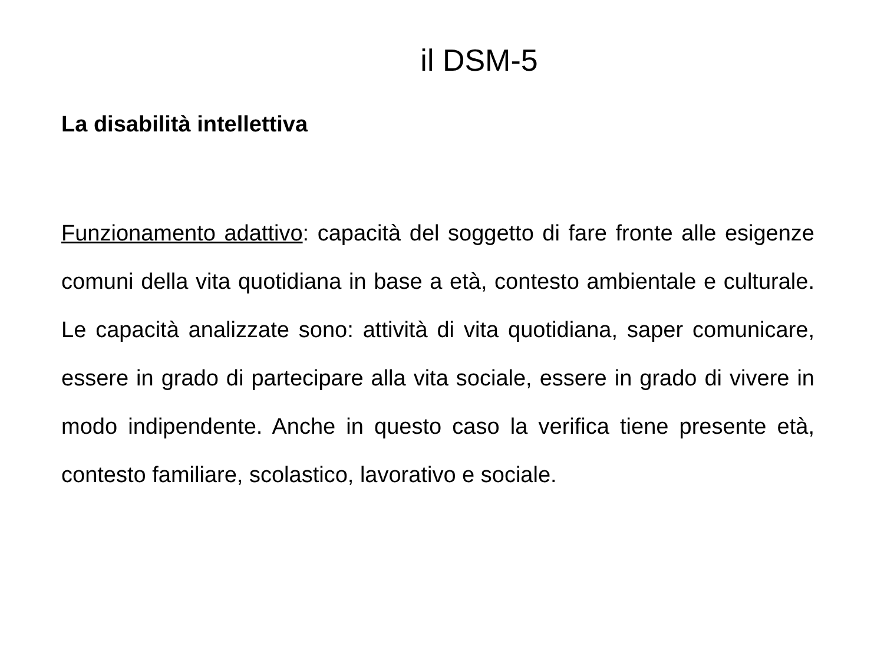il DSM-5
La disabilità intellettiva
Funzionamento adattivo: capacità del soggetto di fare fronte alle esigenze comuni della vita quotidiana in base a età, contesto ambientale e culturale. Le capacità analizzate sono: attività di vita quotidiana, saper comunicare, essere in grado di partecipare alla vita sociale, essere in grado di vivere in modo indipendente. Anche in questo caso la verifica tiene presente età, contesto familiare, scolastico, lavorativo e sociale.